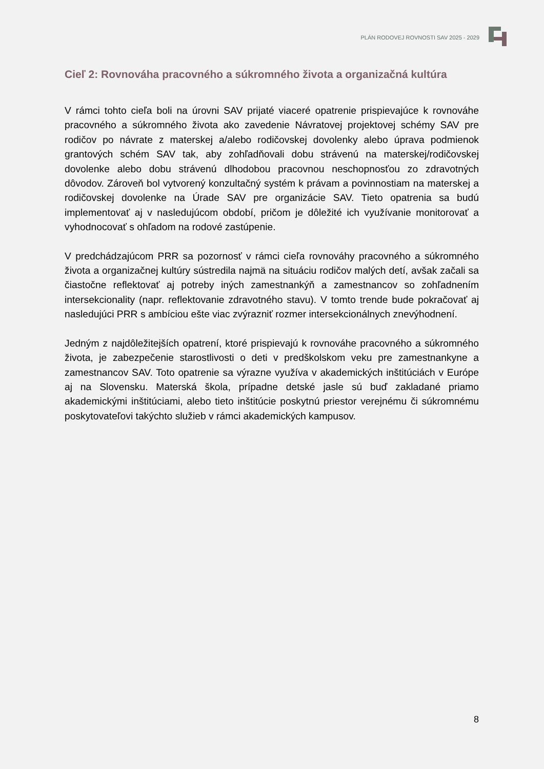PLÁN RODOVEJ ROVNOSTI SAV 2025 - 2029
Cieľ 2: Rovnováha pracovného a súkromného života a organizačná kultúra
V rámci tohto cieľa boli na úrovni SAV prijaté viaceré opatrenie prispievajúce k rovnováhe pracovného a súkromného života ako zavedenie Návratovej projektovej schémy SAV pre rodičov po návrate z materskej a/alebo rodičovskej dovolenky alebo úprava podmienok grantových schém SAV tak, aby zohľadňovali dobu strávenú na materskej/rodičovskej dovolenke alebo dobu strávenú dlhodobou pracovnou neschopnosťou zo zdravotných dôvodov. Zároveň bol vytvorený konzultačný systém k právam a povinnostiam na materskej a rodičovskej dovolenke na Úrade SAV pre organizácie SAV. Tieto opatrenia sa budú implementovať aj v nasledujúcom období, pričom je dôležité ich využívanie monitorovať a vyhodnocovať s ohľadom na rodové zastúpenie.
V predchádzajúcom PRR sa pozornosť v rámci cieľa rovnováhy pracovného a súkromného života a organizačnej kultúry sústredila najmä na situáciu rodičov malých detí, avšak začali sa čiastočne reflektovať aj potreby iných zamestnankýň a zamestnancov so zohľadnením intersekcionality (napr. reflektovanie zdravotného stavu). V tomto trende bude pokračovať aj nasledujúci PRR s ambíciou ešte viac zvýrazniť rozmer intersekcionálnych znevýhodnení.
Jedným z najdôležitejších opatrení, ktoré prispievajú k rovnováhe pracovného a súkromného života, je zabezpečenie starostlivosti o deti v predškolskom veku pre zamestnankyne a zamestnancov SAV. Toto opatrenie sa výrazne využíva v akademických inštitúciách v Európe aj na Slovensku. Materská škola, prípadne detské jasle sú buď zakladané priamo akademickými inštitúciami, alebo tieto inštitúcie poskytnú priestor verejnému či súkromnému poskytovateľovi takýchto služieb v rámci akademických kampusov.
8